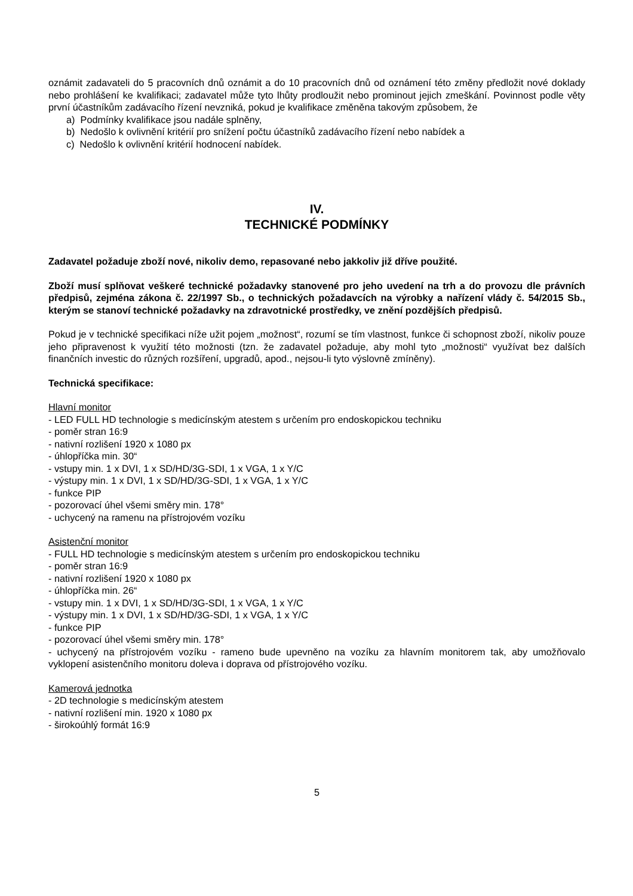oznámit zadavateli do 5 pracovních dnů oznámit a do 10 pracovních dnů od oznámení této změny předložit nové doklady nebo prohlášení ke kvalifikaci; zadavatel může tyto lhůty prodloužit nebo prominout jejich zmeškání. Povinnost podle věty první účastníkům zadávacího řízení nevzniká, pokud je kvalifikace změněna takovým způsobem, že
a) Podmínky kvalifikace jsou nadále splněny,
b) Nedošlo k ovlivnění kritérií pro snížení počtu účastníků zadávacího řízení nebo nabídek a
c) Nedošlo k ovlivnění kritérií hodnocení nabídek.
IV.
TECHNICKÉ PODMÍNKY
Zadavatel požaduje zboží nové, nikoliv demo, repasované nebo jakkoliv již dříve použité.
Zboží musí splňovat veškeré technické požadavky stanovené pro jeho uvedení na trh a do provozu dle právních předpisů, zejména zákona č. 22/1997 Sb., o technických požadavcích na výrobky a nařízení vlády č. 54/2015 Sb., kterým se stanoví technické požadavky na zdravotnické prostředky, ve znění pozdějších předpisů.
Pokud je v technické specifikaci níže užit pojem „možnost“, rozumí se tím vlastnost, funkce či schopnost zboží, nikoliv pouze jeho připravenost k využití této možnosti (tzn. že zadavatel požaduje, aby mohl tyto „možnosti“ využívat bez dalších finančních investic do různých rozšíření, upgradů, apod., nejsou-li tyto výslovně zmíněny).
Technická specifikace:
Hlavní monitor
- LED FULL HD technologie s medicínským atestem s určením pro endoskopickou techniku
- poměr stran 16:9
- nativní rozlišení 1920 x 1080 px
- úhlopříčka min. 30“
- vstupy min. 1 x DVI, 1 x SD/HD/3G-SDI, 1 x VGA, 1 x Y/C
- výstupy min. 1 x DVI, 1 x SD/HD/3G-SDI, 1 x VGA, 1 x Y/C
- funkce PIP
- pozorovací úhel všemi směry min. 178°
- uchycený na ramenu na přístrojovém vozíku
Asistenční monitor
- FULL HD technologie s medicínským atestem s určením pro endoskopickou techniku
- poměr stran 16:9
- nativní rozlišení 1920 x 1080 px
- úhlopříčka min. 26“
- vstupy min. 1 x DVI, 1 x SD/HD/3G-SDI, 1 x VGA, 1 x Y/C
- výstupy min. 1 x DVI, 1 x SD/HD/3G-SDI, 1 x VGA, 1 x Y/C
- funkce PIP
- pozorovací úhel všemi směry min. 178°
- uchycený na přístrojovém vozíku - rameno bude upevněno na vozíku za hlavním monitorem tak, aby umožňovalo vyklopení asistenčního monitoru doleva i doprava od přístrojového vozíku.
Kamerová jednotka
- 2D technologie s medicínským atestem
- nativní rozlišení min. 1920 x 1080 px
- širokoúhlý formát 16:9
5